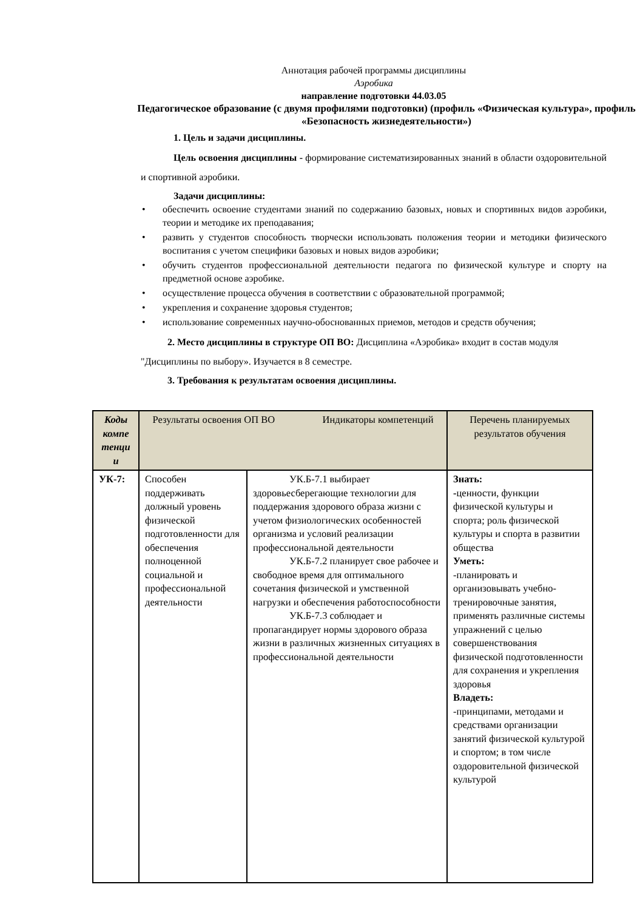Аннотация рабочей программы дисциплины
Аэробика
направление подготовки 44.03.05
Педагогическое образование (с двумя профилями подготовки) (профиль «Физическая культура», профиль «Безопасность жизнедеятельности»)
1. Цель и задачи дисциплины.
Цель освоения дисциплины - формирование систематизированных знаний в области оздоровительной и спортивной аэробики.
Задачи дисциплины:
• обеспечить освоение студентами знаний по содержанию базовых, новых и спортивных видов аэробики, теории и методике их преподавания;
• развить у студентов способность творчески использовать положения теории и методики физического воспитания с учетом специфики базовых и новых видов аэробики;
• обучить студентов профессиональной деятельности педагога по физической культуре и спорту на предметной основе аэробике.
• осуществление процесса обучения в соответствии с образовательной программой;
• укрепления и сохранение здоровья студентов;
• использование современных научно-обоснованных приемов, методов и средств обучения;
2. Место дисциплины в структуре ОП ВО: Дисциплина «Аэробика» входит в состав модуля "Дисциплины по выбору». Изучается в 8 семестре.
3. Требования к результатам освоения дисциплины.
| Коды компе тенци и | Результаты освоения ОП ВО Индикаторы компетенций | | Перечень планируемых результатов обучения |
| --- | --- | --- | --- |
| УК-7: | Способен поддерживать должный уровень физической подготовленности для обеспечения полноценной социальной и профессиональной деятельности | УК.Б-7.1 выбирает здоровьесберегающие технологии для поддержания здорового образа жизни с учетом физиологических особенностей организма и условий реализации профессиональной деятельности УК.Б-7.2 планирует свое рабочее и свободное время для оптимального сочетания физической и умственной нагрузки и обеспечения работоспособности УК.Б-7.3 соблюдает и пропагандирует нормы здорового образа жизни в различных жизненных ситуациях в профессиональной деятельности | Знать: - ценности, функции физической культуры и спорта; роль физической культуры и спорта в развитии общества Уметь: -планировать и организовывать учебно-тренировочные занятия, применять различные системы упражнений с целью совершенствования физической подготовленности для сохранения и укрепления здоровья Владеть: -принципами, методами и средствами организации занятий физической культурой и спортом; в том числе оздоровительной физической культурой |